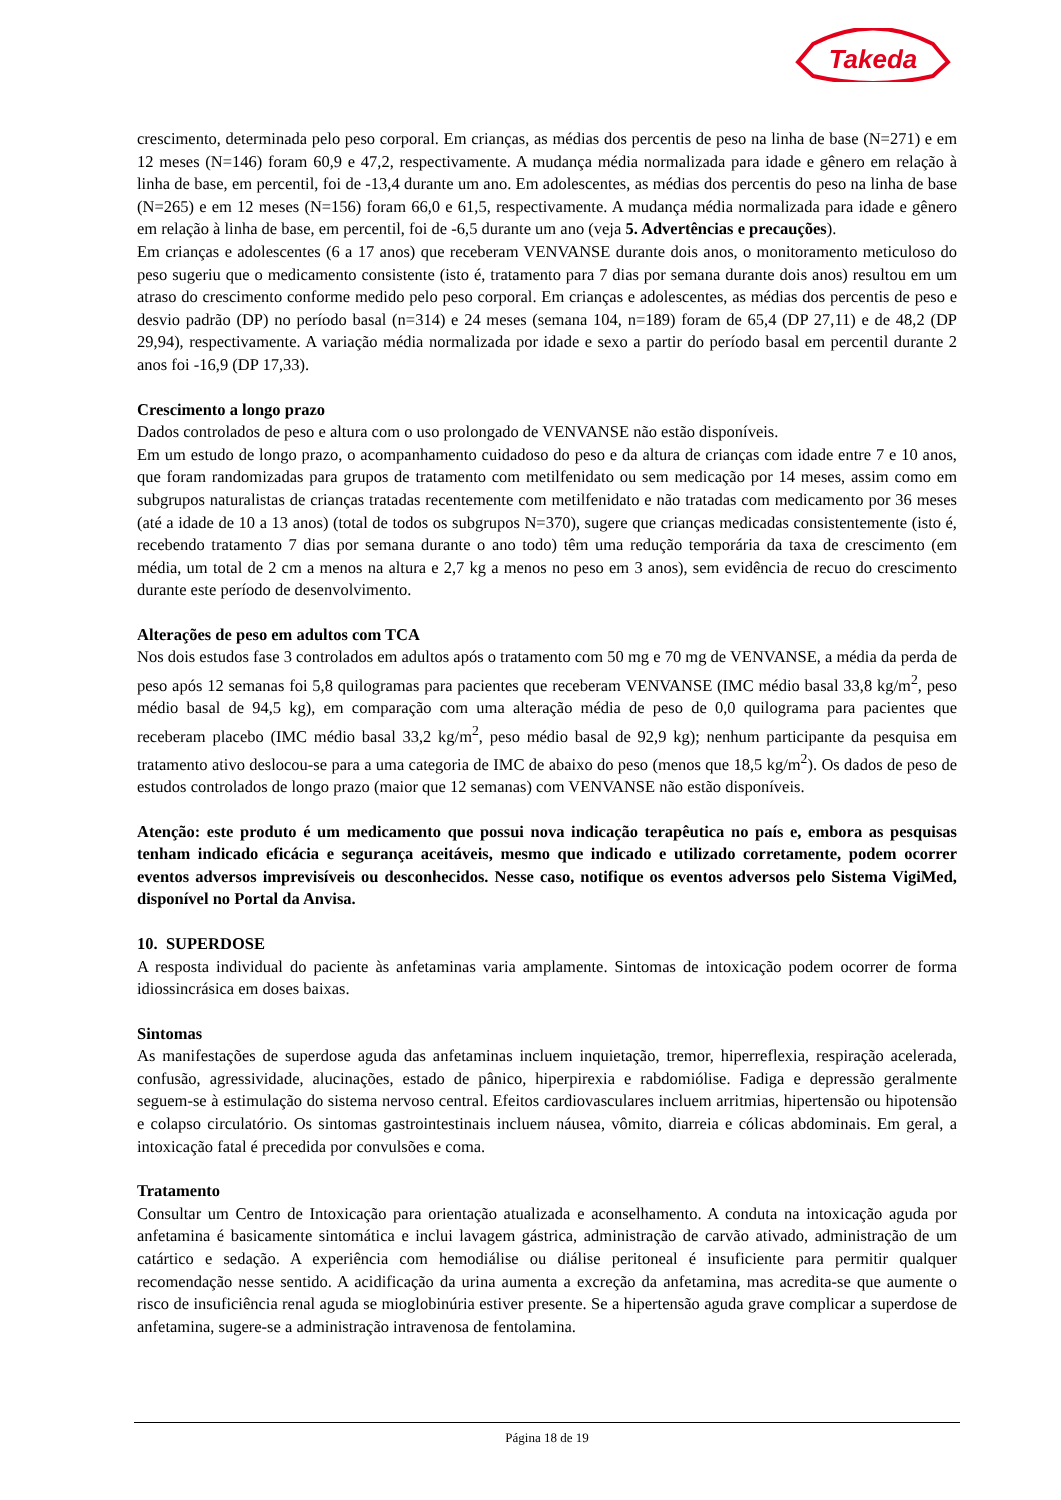Takeda
crescimento, determinada pelo peso corporal. Em crianças, as médias dos percentis de peso na linha de base (N=271) e em 12 meses (N=146) foram 60,9 e 47,2, respectivamente. A mudança média normalizada para idade e gênero em relação à linha de base, em percentil, foi de -13,4 durante um ano. Em adolescentes, as médias dos percentis do peso na linha de base (N=265) e em 12 meses (N=156) foram 66,0 e 61,5, respectivamente. A mudança média normalizada para idade e gênero em relação à linha de base, em percentil, foi de -6,5 durante um ano (veja 5. Advertências e precauções).
Em crianças e adolescentes (6 a 17 anos) que receberam VENVANSE durante dois anos, o monitoramento meticuloso do peso sugeriu que o medicamento consistente (isto é, tratamento para 7 dias por semana durante dois anos) resultou em um atraso do crescimento conforme medido pelo peso corporal. Em crianças e adolescentes, as médias dos percentis de peso e desvio padrão (DP) no período basal (n=314) e 24 meses (semana 104, n=189) foram de 65,4 (DP 27,11) e de 48,2 (DP 29,94), respectivamente. A variação média normalizada por idade e sexo a partir do período basal em percentil durante 2 anos foi -16,9 (DP 17,33).
Crescimento a longo prazo
Dados controlados de peso e altura com o uso prolongado de VENVANSE não estão disponíveis.
Em um estudo de longo prazo, o acompanhamento cuidadoso do peso e da altura de crianças com idade entre 7 e 10 anos, que foram randomizadas para grupos de tratamento com metilfenidato ou sem medicação por 14 meses, assim como em subgrupos naturalistas de crianças tratadas recentemente com metilfenidato e não tratadas com medicamento por 36 meses (até a idade de 10 a 13 anos) (total de todos os subgrupos N=370), sugere que crianças medicadas consistentemente (isto é, recebendo tratamento 7 dias por semana durante o ano todo) têm uma redução temporária da taxa de crescimento (em média, um total de 2 cm a menos na altura e 2,7 kg a menos no peso em 3 anos), sem evidência de recuo do crescimento durante este período de desenvolvimento.
Alterações de peso em adultos com TCA
Nos dois estudos fase 3 controlados em adultos após o tratamento com 50 mg e 70 mg de VENVANSE, a média da perda de peso após 12 semanas foi 5,8 quilogramas para pacientes que receberam VENVANSE (IMC médio basal 33,8 kg/m<sup>2</sup>, peso médio basal de 94,5 kg), em comparação com uma alteração média de peso de 0,0 quilograma para pacientes que receberam placebo (IMC médio basal 33,2 kg/m<sup>2</sup>, peso médio basal de 92,9 kg); nenhum participante da pesquisa em tratamento ativo deslocou-se para a uma categoria de IMC de abaixo do peso (menos que 18,5 kg/m<sup>2</sup>). Os dados de peso de estudos controlados de longo prazo (maior que 12 semanas) com VENVANSE não estão disponíveis.
Atenção: este produto é um medicamento que possui nova indicação terapêutica no país e, embora as pesquisas tenham indicado eficácia e segurança aceitáveis, mesmo que indicado e utilizado corretamente, podem ocorrer eventos adversos imprevisíveis ou desconhecidos. Nesse caso, notifique os eventos adversos pelo Sistema VigiMed, disponível no Portal da Anvisa.
10. SUPERDOSE
A resposta individual do paciente às anfetaminas varia amplamente. Sintomas de intoxicação podem ocorrer de forma idiossincrásica em doses baixas.
Sintomas
As manifestações de superdose aguda das anfetaminas incluem inquietação, tremor, hiperreflexia, respiração acelerada, confusão, agressividade, alucinações, estado de pânico, hiperpirexia e rabdomiólise. Fadiga e depressão geralmente seguem-se à estimulação do sistema nervoso central. Efeitos cardiovasculares incluem arritmias, hipertensão ou hipotensão e colapso circulatório. Os sintomas gastrointestinais incluem náusea, vômito, diarreia e cólicas abdominais. Em geral, a intoxicação fatal é precedida por convulsões e coma.
Tratamento
Consultar um Centro de Intoxicação para orientação atualizada e aconselhamento. A conduta na intoxicação aguda por anfetamina é basicamente sintomática e inclui lavagem gástrica, administração de carvão ativado, administração de um catártico e sedação. A experiência com hemodiálise ou diálise peritoneal é insuficiente para permitir qualquer recomendação nesse sentido. A acidificação da urina aumenta a excreção da anfetamina, mas acredita-se que aumente o risco de insuficiência renal aguda se mioglobinúria estiver presente. Se a hipertensão aguda grave complicar a superdose de anfetamina, sugere-se a administração intravenosa de fentolamina.
Página 18 de 19